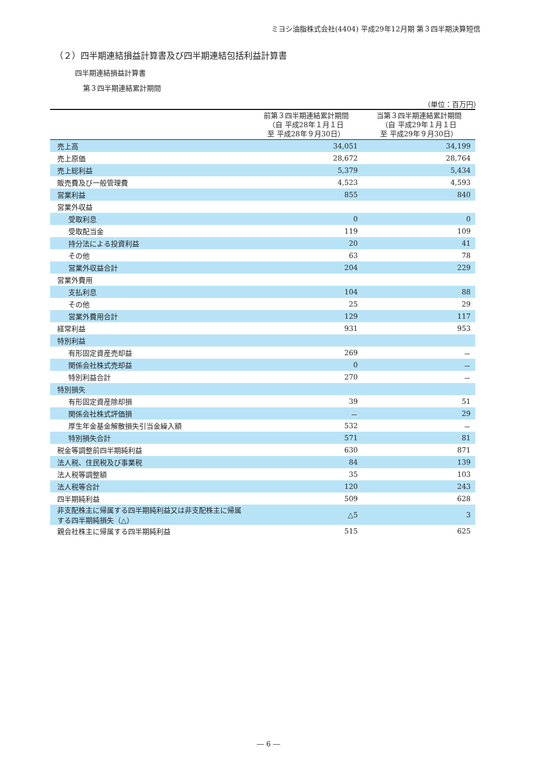ミヨシ油脂株式会社(4404) 平成29年12月期 第３四半期決算短信
（２）四半期連結損益計算書及び四半期連結包括利益計算書
四半期連結損益計算書
第３四半期連結累計期間
（単位：百万円）
| | 前第３四半期連結累計期間 （自 平成28年１月１日 至 平成28年９月30日） | 当第３四半期連結累計期間 （自 平成29年１月１日 至 平成29年９月30日） |
| --- | --- | --- |
| 売上高 | 34,051 | 34,199 |
| 売上原価 | 28,672 | 28,764 |
| 売上総利益 | 5,379 | 5,434 |
| 販売費及び一般管理費 | 4,523 | 4,593 |
| 営業利益 | 855 | 840 |
| 営業外収益 | | |
| 受取利息 | 0 | 0 |
| 受取配当金 | 119 | 109 |
| 持分法による投資利益 | 20 | 41 |
| その他 | 63 | 78 |
| 営業外収益合計 | 204 | 229 |
| 営業外費用 | | |
| 支払利息 | 104 | 88 |
| その他 | 25 | 29 |
| 営業外費用合計 | 129 | 117 |
| 経常利益 | 931 | 953 |
| 特別利益 | | |
| 有形固定資産売却益 | 269 | － |
| 関係会社株式売却益 | 0 | － |
| 特別利益合計 | 270 | － |
| 特別損失 | | |
| 有形固定資産除却損 | 39 | 51 |
| 関係会社株式評価損 | － | 29 |
| 厚生年金基金解散損失引当金繰入額 | 532 | － |
| 特別損失合計 | 571 | 81 |
| 税金等調整前四半期純利益 | 630 | 871 |
| 法人税、住民税及び事業税 | 84 | 139 |
| 法人税等調整額 | 35 | 103 |
| 法人税等合計 | 120 | 243 |
| 四半期純利益 | 509 | 628 |
| 非支配株主に帰属する四半期純利益又は非支配株主に帰属する四半期純損失（△） | △5 | 3 |
| 親会社株主に帰属する四半期純利益 | 515 | 625 |
― 6 ―